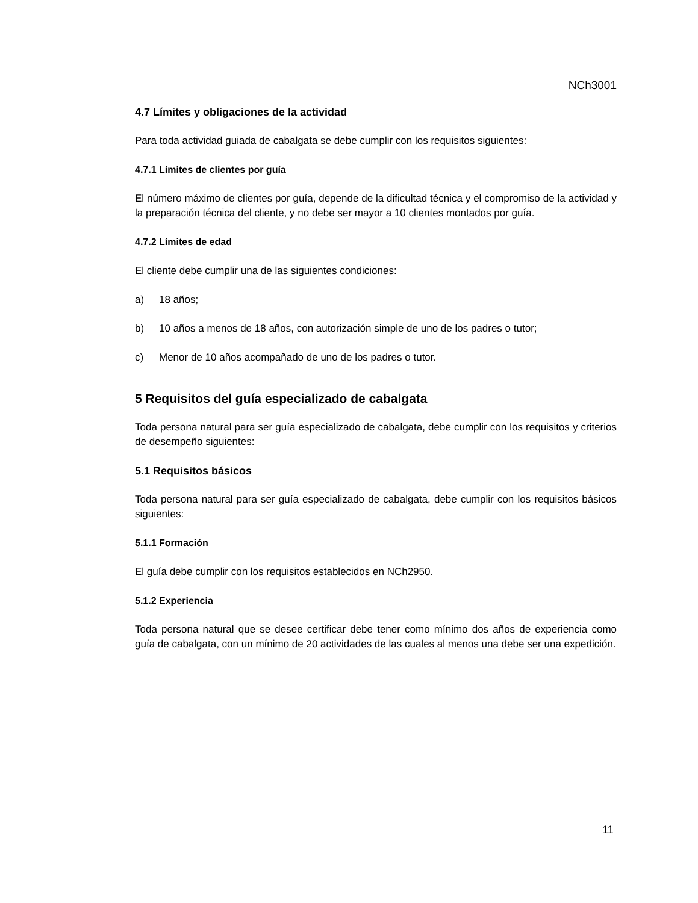NCh3001
4.7 Límites y obligaciones de la actividad
Para toda actividad guiada de cabalgata se debe cumplir con los requisitos siguientes:
4.7.1 Límites de clientes por guía
El número máximo de clientes por guía, depende de la dificultad técnica y el compromiso de la actividad y la preparación técnica del cliente, y no debe ser mayor a 10 clientes montados por guía.
4.7.2 Límites de edad
El cliente debe cumplir una de las siguientes condiciones:
a) 18 años;
b) 10 años a menos de 18 años, con autorización simple de uno de los padres o tutor;
c) Menor de 10 años acompañado de uno de los padres o tutor.
5 Requisitos del guía especializado de cabalgata
Toda persona natural para ser guía especializado de cabalgata, debe cumplir con los requisitos y criterios de desempeño siguientes:
5.1 Requisitos básicos
Toda persona natural para ser guía especializado de cabalgata, debe cumplir con los requisitos básicos siguientes:
5.1.1 Formación
El guía debe cumplir con los requisitos establecidos en NCh2950.
5.1.2 Experiencia
Toda persona natural que se desee certificar debe tener como mínimo dos años de experiencia como guía de cabalgata, con un mínimo de 20 actividades de las cuales al menos una debe ser una expedición.
11